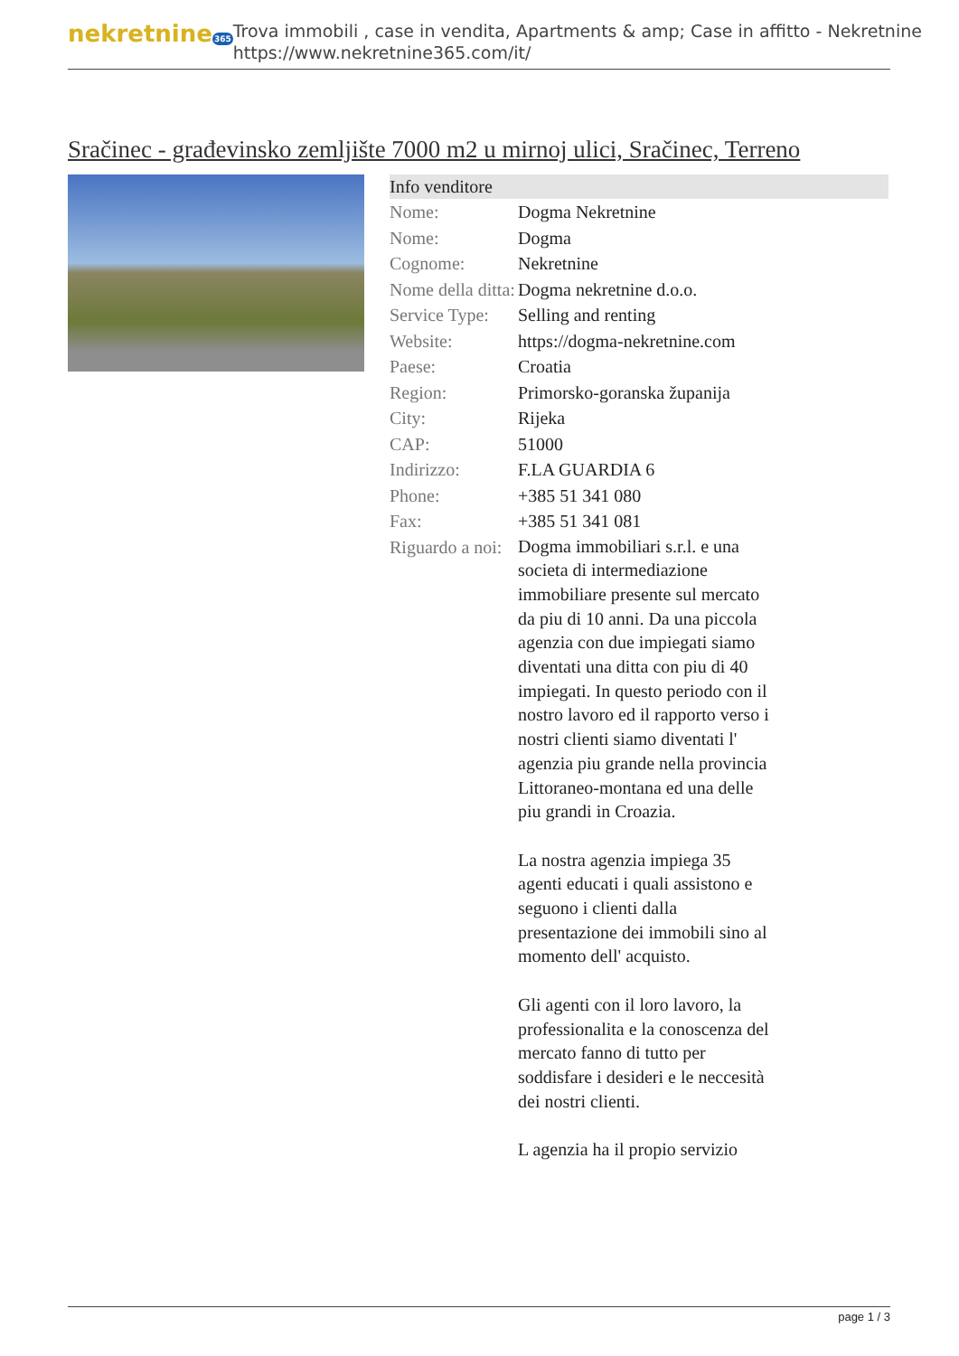nekretnine365
Trova immobili , case in vendita, Apartments & amp; Case in affitto - Nekretnine
https://www.nekretnine365.com/it/
Sračinec - građevinsko zemljište 7000 m2 u mirnoj ulici, Sračinec, Terreno
Info venditore
| Nome: | Dogma Nekretnine |
| Nome: | Dogma |
| Cognome: | Nekretnine |
| Nome della ditta: | Dogma nekretnine d.o.o. |
| Service Type: | Selling and renting |
| Website: | https://dogma-nekretnine.com |
| Paese: | Croatia |
| Region: | Primorsko-goranska županija |
| City: | Rijeka |
| CAP: | 51000 |
| Indirizzo: | F.LA GUARDIA 6 |
| Phone: | +385 51 341 080 |
| Fax: | +385 51 341 081 |
| Riguardo a noi: | Dogma immobiliari s.r.l. e una societa di intermediazione immobiliare presente sul mercato da piu di 10 anni. Da una piccola agenzia con due impiegati siamo diventati una ditta con piu di 40 impiegati. In questo periodo con il nostro lavoro ed il rapporto verso i nostri clienti siamo diventati l' agenzia piu grande nella provincia Littoraneo-montana ed una delle piu grandi in Croazia. La nostra agenzia impiega 35 agenti educati i quali assistono e seguono i clienti dalla presentazione dei immobili sino al momento dell' acquisto. Gli agenti con il loro lavoro, la professionalita e la conoscenza del mercato fanno di tutto per soddisfare i desideri e le neccesità dei nostri clienti. L agenzia ha il propio servizio |
page 1 / 3